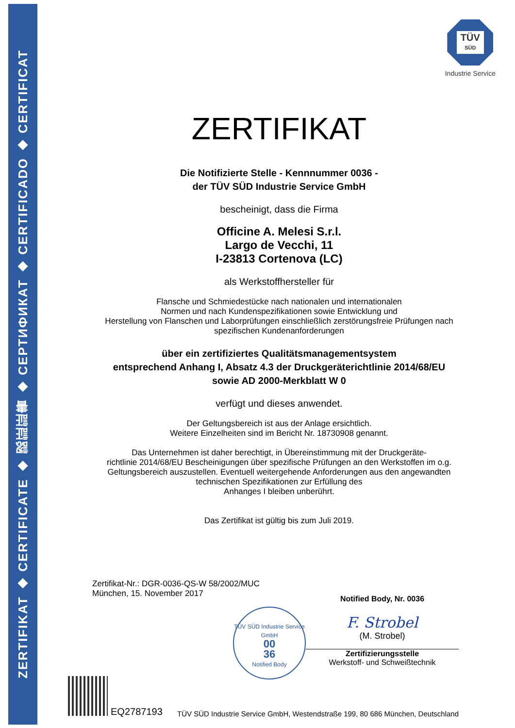ZERTIFIKAT ◆ CERTIFICATE ◆ 認証証書 ◆ СЕРТИФИКАТ ◆ CERTIFICADO ◆ CERTIFICAT
TÜV
SÜD
Industrie Service
ZERTIFIKAT
Die Notifizierte Stelle - Kennnummer 0036 -
der TÜV SÜD Industrie Service GmbH
bescheinigt, dass die Firma
Officine A. Melesi S.r.l.
Largo de Vecchi, 11
I-23813 Cortenova (LC)
als Werkstoffhersteller für
Flansche und Schmiedestücke nach nationalen und internationalen
Normen und nach Kundenspezifikationen sowie Entwicklung und
Herstellung von Flanschen und Laborprüfungen einschließlich zerstörungsfreie Prüfungen nach
spezifischen Kundenanforderungen
über ein zertifiziertes Qualitätsmanagementsystem
entsprechend Anhang I, Absatz 4.3 der Druckgeräterichtlinie 2014/68/EU
sowie AD 2000-Merkblatt W 0
verfügt und dieses anwendet.
Der Geltungsbereich ist aus der Anlage ersichtlich.
Weitere Einzelheiten sind im Bericht Nr. 18730908 genannt.
Das Unternehmen ist daher berechtigt, in Übereinstimmung mit der Druckgeräte-
richtlinie 2014/68/EU Bescheinigungen über spezifische Prüfungen an den Werkstoffen im o.g.
Geltungsbereich auszustellen. Eventuell weitergehende Anforderungen aus den angewandten
technischen Spezifikationen zur Erfüllung des
Anhanges I bleiben unberührt.
Das Zertifikat ist gültig bis zum Juli 2019.
Zertifikat-Nr.: DGR-0036-QS-W 58/2002/MUC
München, 15. November 2017
TÜV SÜD Industrie Service GmbH
00
36
Notified Body
Notified Body, Nr. 0036
F. Strobel
(M. Strobel)
Zertifizierungsstelle
Werkstoff- und Schweißtechnik
EQ2787193
TÜV SÜD Industrie Service GmbH, Westendstraße 199, 80 686 München, Deutschland